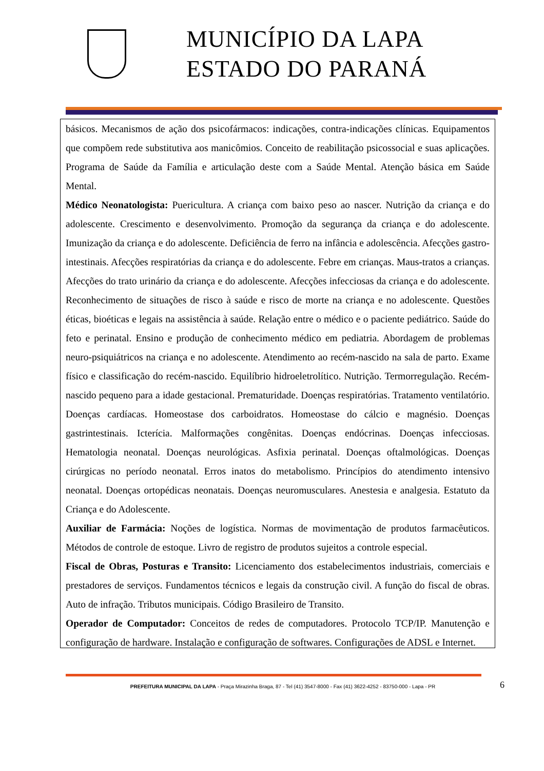MUNICÍPIO DA LAPA
ESTADO DO PARANÁ
básicos. Mecanismos de ação dos psicofármacos: indicações, contra-indicações clínicas. Equipamentos que compõem rede substitutiva aos manicômios. Conceito de reabilitação psicossocial e suas aplicações. Programa de Saúde da Família e articulação deste com a Saúde Mental. Atenção básica em Saúde Mental.
Médico Neonatologista: Puericultura. A criança com baixo peso ao nascer. Nutrição da criança e do adolescente. Crescimento e desenvolvimento. Promoção da segurança da criança e do adolescente. Imunização da criança e do adolescente. Deficiência de ferro na infância e adolescência. Afecções gastro-intestinais. Afecções respiratórias da criança e do adolescente. Febre em crianças. Maus-tratos a crianças. Afecções do trato urinário da criança e do adolescente. Afecções infecciosas da criança e do adolescente. Reconhecimento de situações de risco à saúde e risco de morte na criança e no adolescente. Questões éticas, bioéticas e legais na assistência à saúde. Relação entre o médico e o paciente pediátrico. Saúde do feto e perinatal. Ensino e produção de conhecimento médico em pediatria. Abordagem de problemas neuro-psiquiátricos na criança e no adolescente. Atendimento ao recém-nascido na sala de parto. Exame físico e classificação do recém-nascido. Equilíbrio hidroeletrolítico. Nutrição. Termorregulação. Recém-nascido pequeno para a idade gestacional. Prematuridade. Doenças respiratórias. Tratamento ventilatório. Doenças cardíacas. Homeostase dos carboidratos. Homeostase do cálcio e magnésio. Doenças gastrintestinais. Icterícia. Malformações congênitas. Doenças endócrinas. Doenças infecciosas. Hematologia neonatal. Doenças neurológicas. Asfixia perinatal. Doenças oftalmológicas. Doenças cirúrgicas no período neonatal. Erros inatos do metabolismo. Princípios do atendimento intensivo neonatal. Doenças ortopédicas neonatais. Doenças neuromusculares. Anestesia e analgesia. Estatuto da Criança e do Adolescente.
Auxiliar de Farmácia: Noções de logística. Normas de movimentação de produtos farmacêuticos. Métodos de controle de estoque. Livro de registro de produtos sujeitos a controle especial.
Fiscal de Obras, Posturas e Transito: Licenciamento dos estabelecimentos industriais, comerciais e prestadores de serviços. Fundamentos técnicos e legais da construção civil. A função do fiscal de obras. Auto de infração. Tributos municipais. Código Brasileiro de Transito.
Operador de Computador: Conceitos de redes de computadores. Protocolo TCP/IP. Manutenção e configuração de hardware. Instalação e configuração de softwares. Configurações de ADSL e Internet.
PREFEITURA MUNICIPAL DA LAPA - Praça Mirazinha Braga, 87 - Tel (41) 3547-8000 - Fax (41) 3622-4252 - 83750-000 - Lapa - PR
6